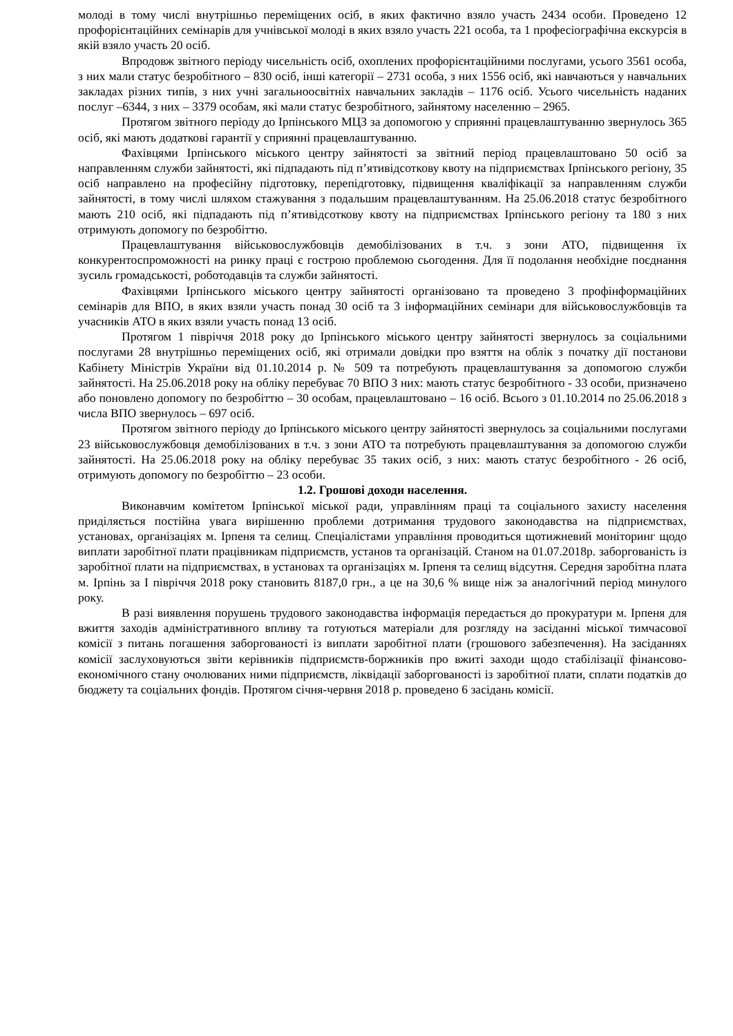молоді в тому числі внутрішньо переміщених осіб, в яких фактично взяло участь 2434 особи. Проведено 12 профорієнтаційних семінарів для учнівської молоді в яких взяло участь 221 особа, та 1 професіографічна екскурсія в якій взяло участь 20 осіб.
Впродовж звітного періоду чисельність осіб, охоплених профорієнтаційними послугами, усього 3561 особа, з них мали статус безробітного – 830 осіб, інші категорії – 2731 особа, з них 1556 осіб, які навчаються у навчальних закладах різних типів, з них учні загальноосвітніх навчальних закладів – 1176 осіб. Усього чисельність наданих послуг –6344, з них – 3379 особам, які мали статус безробітного, зайнятому населенню – 2965.
Протягом звітного періоду до Ірпінського МЦЗ за допомогою у сприянні працевлаштуванню звернулось 365 осіб, які мають додаткові гарантії у сприянні працевлаштуванню.
Фахівцями Ірпінського міського центру зайнятості за звітний період працевлаштовано 50 осіб за направленням служби зайнятості, які підпадають під п’ятивідсоткову квоту на підприємствах Ірпінського регіону, 35 осіб направлено на професійну підготовку, перепідготовку, підвищення кваліфікації за направленням служби зайнятості, в тому числі шляхом стажування з подальшим працевлаштуванням. На 25.06.2018 статус безробітного мають 210 осіб, які підпадають під п’ятивідсоткову квоту на підприємствах Ірпінського регіону та 180 з них отримують допомогу по безробіттю.
Працевлаштування військовослужбовців демобілізованих в т.ч. з зони АТО, підвищення їх конкурентоспроможності на ринку праці є гострою проблемою сьогодення. Для її подолання необхідне поєднання зусиль громадськості, роботодавців та служби зайнятості.
Фахівцями Ірпінського міського центру зайнятості організовано та проведено 3 профінформаційних семінарів для ВПО, в яких взяли участь понад 30 осіб та 3 інформаційних семінари для військовослужбовців та учасників АТО в яких взяли участь понад 13 осіб.
Протягом 1 півріччя 2018 року до Ірпінського міського центру зайнятості звернулось за соціальними послугами 28 внутрішньо переміщених осіб, які отримали довідки про взяття на облік з початку дії постанови Кабінету Міністрів України від 01.10.2014 р. № 509 та потребують працевлаштування за допомогою служби зайнятості. На 25.06.2018 року на обліку перебуває 70 ВПО З них: мають статус безробітного - 33 особи, призначено або поновлено допомогу по безробіттю – 30 особам, працевлаштовано – 16 осіб. Всього з 01.10.2014 по 25.06.2018 з числа ВПО звернулось – 697 осіб.
Протягом звітного періоду до Ірпінського міського центру зайнятості звернулось за соціальними послугами 23 військовослужбовця демобілізованих в т.ч. з зони АТО та потребують працевлаштування за допомогою служби зайнятості. На 25.06.2018 року на обліку перебуває 35 таких осіб, з них: мають статус безробітного - 26 осіб, отримують допомогу по безробіттю – 23 особи.
1.2. Грошові доходи населення.
Виконавчим комітетом Ірпінської міської ради, управлінням праці та соціального захисту населення приділяється постійна увага вирішенню проблеми дотримання трудового законодавства на підприємствах, установах, організаціях м. Ірпеня та селищ. Спеціалістами управління проводиться щотижневий моніторинг щодо виплати заробітної плати працівникам підприємств, установ та організацій. Станом на 01.07.2018р. заборгованість із заробітної плати на підприємствах, в установах та організаціях м. Ірпеня та селищ відсутня. Середня заробітна плата м. Ірпінь за І півріччя 2018 року становить 8187,0 грн., а це на 30,6 % вище ніж за аналогічний період минулого року.
В разі виявлення порушень трудового законодавства інформація передається до прокуратури м. Ірпеня для вжиття заходів адміністративного впливу та готуються матеріали для розгляду на засіданні міської тимчасової комісії з питань погашення заборгованості із виплати заробітної плати (грошового забезпечення). На засіданнях комісії заслуховуються звіти керівників підприємств-боржників про вжиті заходи щодо стабілізації фінансово-економічного стану очолюваних ними підприємств, ліквідації заборгованості із заробітної плати, сплати податків до бюджету та соціальних фондів. Протягом січня-червня 2018 р. проведено 6 засідань комісії.